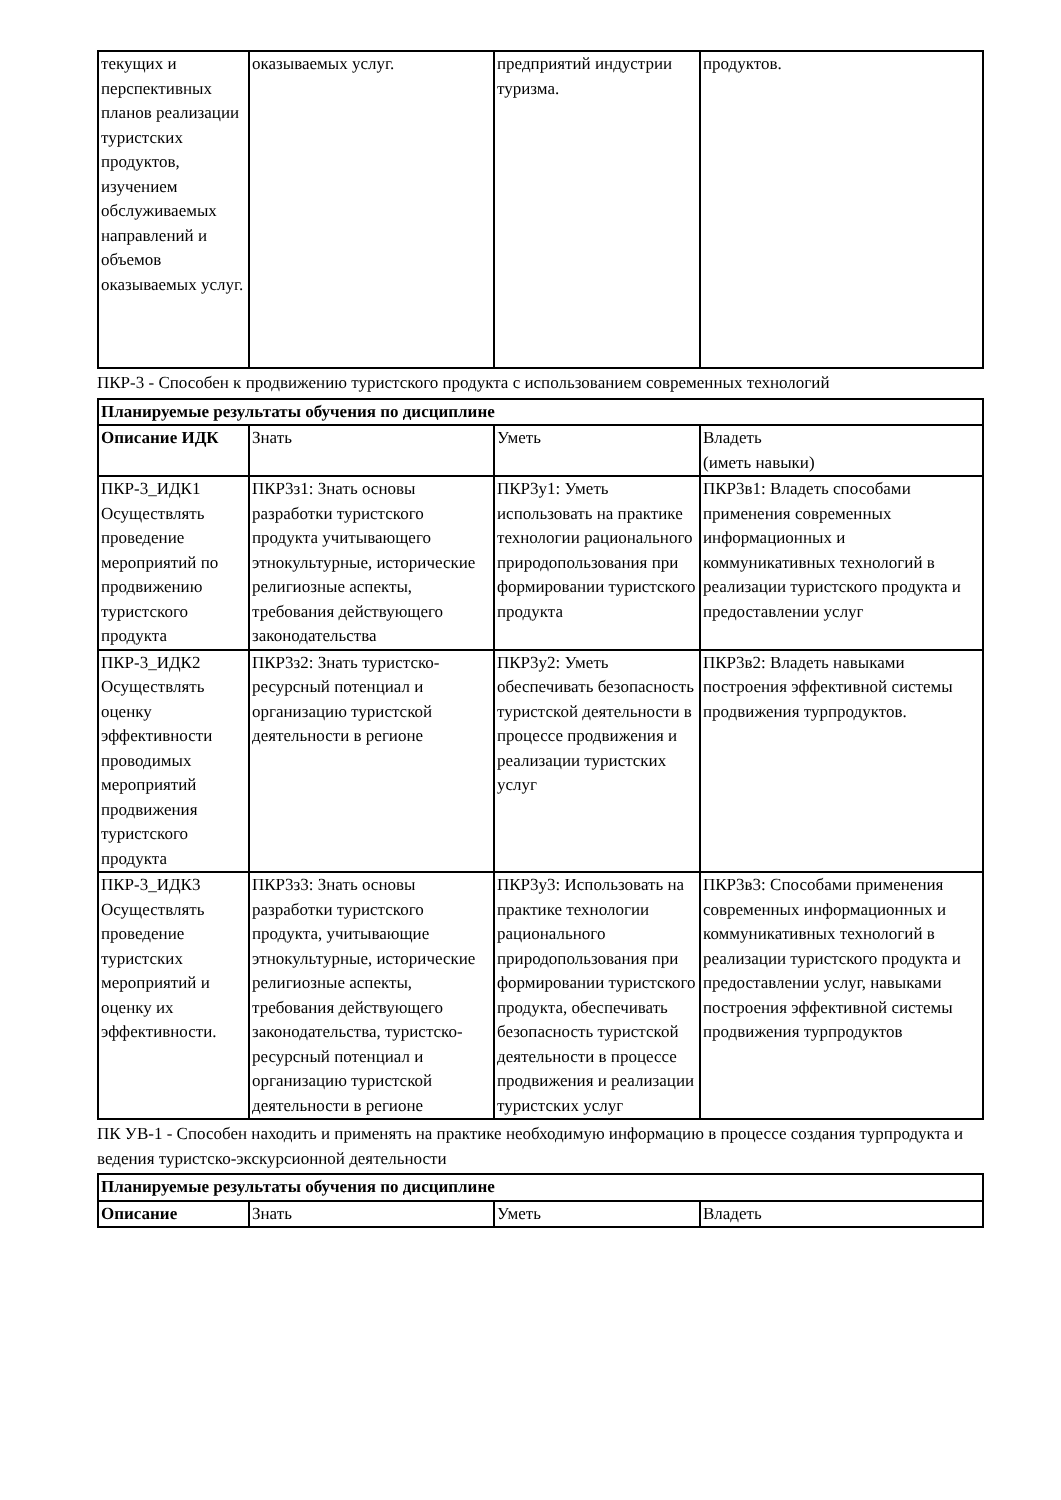| текущих и перспективных планов реализации туристских продуктов, изучением обслуживаемых направлений и объемов оказываемых услуг. | оказываемых услуг. | предприятий индустрии туризма. | продуктов. |
ПКР-3 - Способен к продвижению туристского продукта с использованием современных технологий
| Планируемые результаты обучения по дисциплине | | | |
| --- | --- | --- | --- |
| Описание ИДК | Знать | Уметь | Владеть (иметь навыки) |
| ПКР-3_ИДК1 Осуществлять проведение мероприятий по продвижению туристского продукта | ПКР3з1: Знать основы разработки туристского продукта учитывающего этнокультурные, исторические религиозные аспекты, требования действующего законодательства | ПКР3у1: Уметь использовать на практике технологии рационального природопользования при формировании туристского продукта | ПКР3в1: Владеть способами применения современных информационных и коммуникативных технологий в реализации туристского продукта и предоставлении услуг |
| ПКР-3_ИДК2 Осуществлять оценку эффективности проводимых мероприятий продвижения туристского продукта | ПКР3з2: Знать туристско-ресурсный потенциал и организацию туристской деятельности в регионе | ПКР3у2: Уметь обеспечивать безопасность туристской деятельности в процессе продвижения и реализации туристских услуг | ПКР3в2: Владеть навыками построения эффективной системы продвижения турпродуктов. |
| ПКР-3_ИДК3 Осуществлять проведение туристских мероприятий и оценку их эффективности. | ПКР3з3: Знать основы разработки туристского продукта, учитывающие этнокультурные, исторические религиозные аспекты, требования действующего законодательства, туристско-ресурсный потенциал и организацию туристской деятельности в регионе | ПКР3у3: Использовать на практике технологии рационального природопользования при формировании туристского продукта, обеспечивать безопасность туристской деятельности в процессе продвижения и реализации туристских услуг | ПКР3в3: Способами применения современных информационных и коммуникативных технологий в реализации туристского продукта и предоставлении услуг, навыками построения эффективной системы продвижения турпродуктов |
ПК УВ-1 - Способен находить и применять на практике необходимую информацию в процессе создания турпродукта и ведения туристско-экскурсионной деятельности
| Планируемые результаты обучения по дисциплине | | | |
| --- | --- | --- | --- |
| Описание | Знать | Уметь | Владеть |